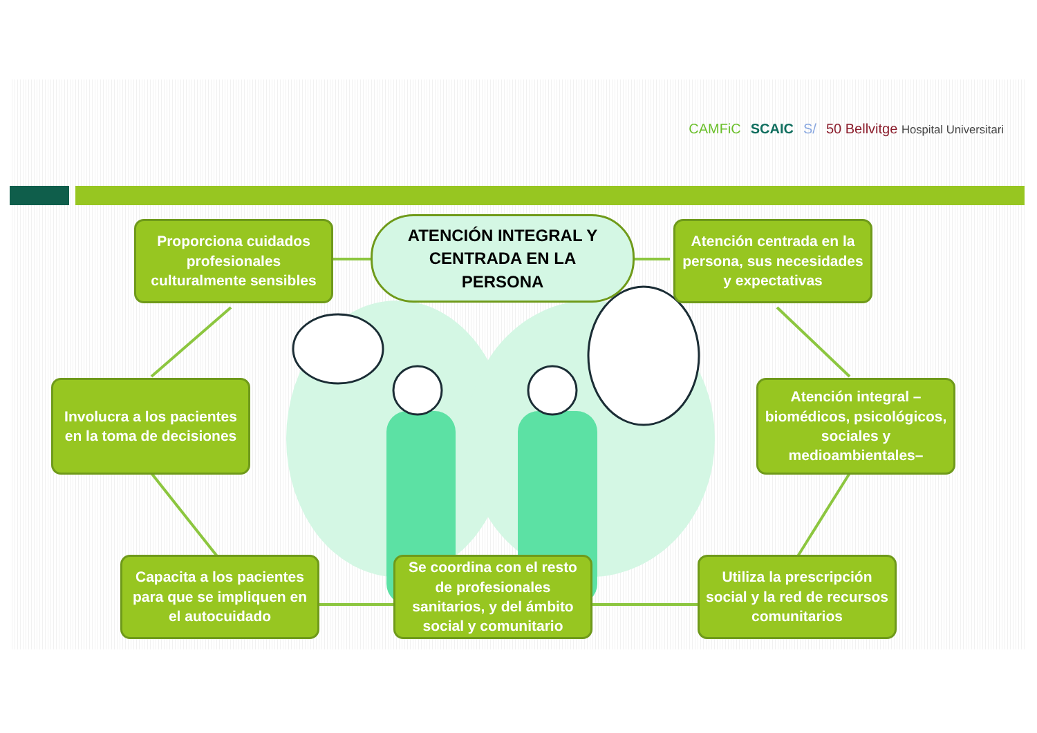CAMFiC SCAIC S/ 50 Bellvitge Hospital Universitari
Proporciona cuidados profesionales culturalmente sensibles
ATENCIÓN INTEGRAL Y
CENTRADA EN LA
PERSONA
Atención centrada en la persona, sus necesidades y expectativas
Involucra a los pacientes en la toma de decisiones
Atención integral –biomédicos, psicológicos, sociales y medioambientales–
Capacita a los pacientes para que se impliquen en el autocuidado
Se coordina con el resto de profesionales sanitarios, y del ámbito social y comunitario
Utiliza la prescripción social y la red de recursos comunitarios